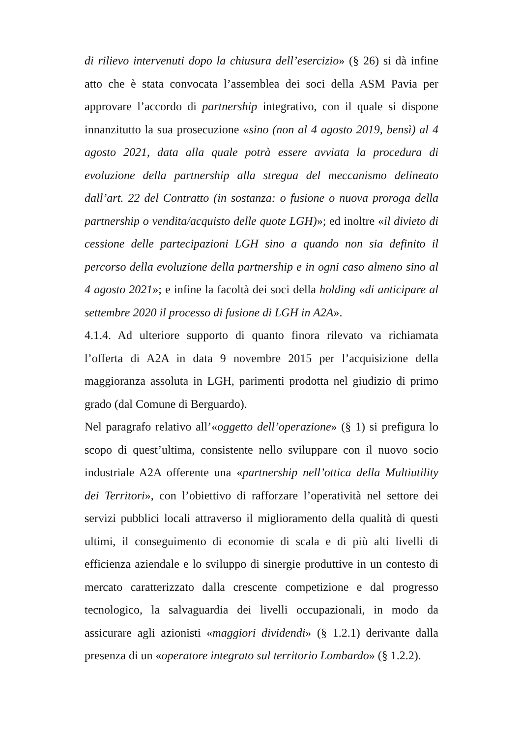di rilievo intervenuti dopo la chiusura dell’esercizio» (§ 26) si dà infine atto che è stata convocata l’assemblea dei soci della ASM Pavia per approvare l’accordo di partnership integrativo, con il quale si dispone innanzitutto la sua prosecuzione «sino (non al 4 agosto 2019, bensì) al 4 agosto 2021, data alla quale potrà essere avviata la procedura di evoluzione della partnership alla stregua del meccanismo delineato dall’art. 22 del Contratto (in sostanza: o fusione o nuova proroga della partnership o vendita/acquisto delle quote LGH)»; ed inoltre «il divieto di cessione delle partecipazioni LGH sino a quando non sia definito il percorso della evoluzione della partnership e in ogni caso almeno sino al 4 agosto 2021»; e infine la facoltà dei soci della holding «di anticipare al settembre 2020 il processo di fusione di LGH in A2A».
4.1.4. Ad ulteriore supporto di quanto finora rilevato va richiamata l’offerta di A2A in data 9 novembre 2015 per l’acquisizione della maggioranza assoluta in LGH, parimenti prodotta nel giudizio di primo grado (dal Comune di Berguardo).
Nel paragrafo relativo all’«oggetto dell’operazione» (§ 1) si prefigura lo scopo di quest’ultima, consistente nello sviluppare con il nuovo socio industriale A2A offerente una «partnership nell’ottica della Multiutility dei Territori», con l’obiettivo di rafforzare l’operatività nel settore dei servizi pubblici locali attraverso il miglioramento della qualità di questi ultimi, il conseguimento di economie di scala e di più alti livelli di efficienza aziendale e lo sviluppo di sinergie produttive in un contesto di mercato caratterizzato dalla crescente competizione e dal progresso tecnologico, la salvaguardia dei livelli occupazionali, in modo da assicurare agli azionisti «maggiori dividendi» (§ 1.2.1) derivante dalla presenza di un «operatore integrato sul territorio Lombardo» (§ 1.2.2).